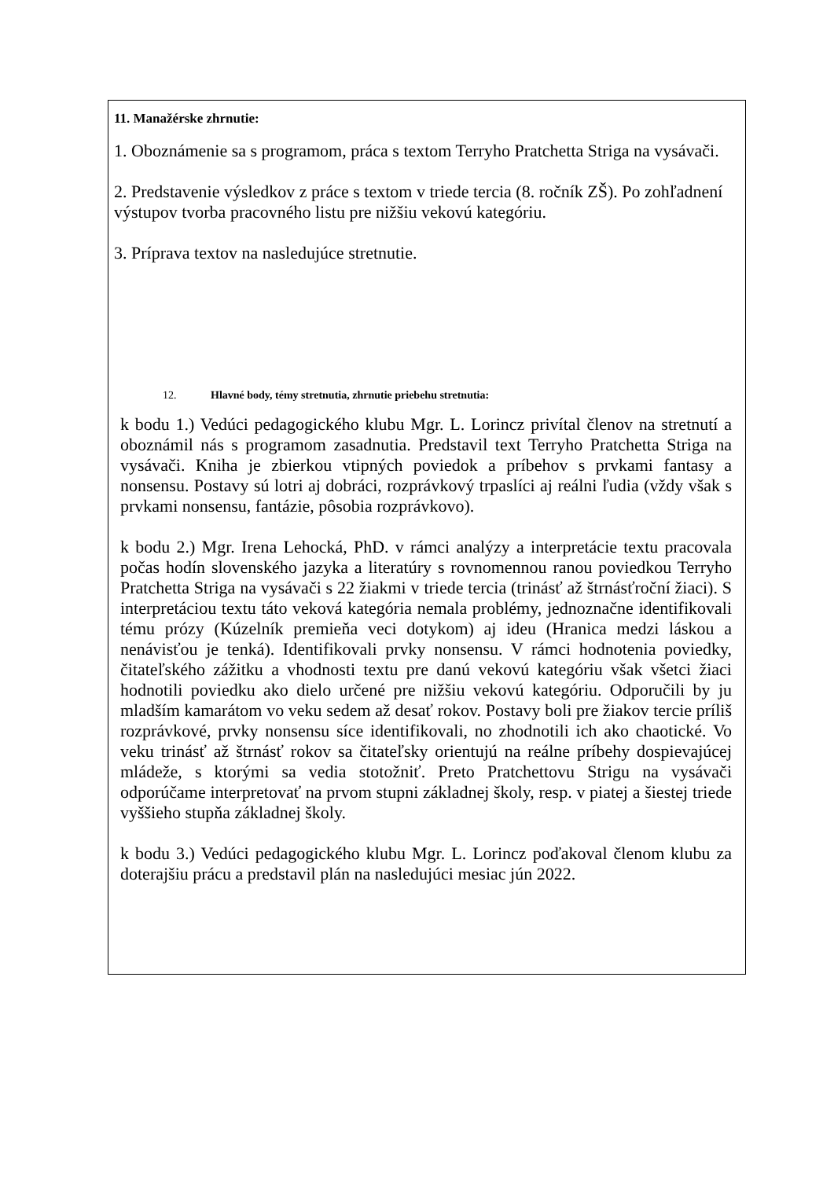11. Manažérske zhrnutie:
1. Oboznámenie sa s programom, práca s textom Terryho Pratchetta Striga na vysávači.
2. Predstavenie výsledkov z práce s textom v triede tercia (8. ročník ZŠ). Po zohľadnení výstupov tvorba pracovného listu pre nižšiu vekovú kategóriu.
3. Príprava textov na nasledujúce stretnutie.
12. Hlavné body, témy stretnutia, zhrnutie priebehu stretnutia:
k bodu 1.) Vedúci pedagogického klubu Mgr. L. Lorincz privítal členov na stretnutí a oboznámil nás s programom zasadnutia. Predstavil text Terryho Pratchetta Striga na vysávači. Kniha je zbierkou vtipných poviedok a príbehov s prvkami fantasy a nonsensu. Postavy sú lotri aj dobráci, rozprávkový trpaslíci aj reálni ľudia (vždy však s prvkami nonsensu, fantázie, pôsobia rozprávkovo).
k bodu 2.) Mgr. Irena Lehocká, PhD. v rámci analýzy a interpretácie textu pracovala počas hodín slovenského jazyka a literatúry s rovnomennou ranou poviedkou Terryho Pratchetta Striga na vysávači s 22 žiakmi v triede tercia (trinásť až štrnásťroční žiaci). S interpretáciou textu táto veková kategória nemala problémy, jednoznačne identifikovali tému prózy (Kúzelník premieňa veci dotykom) aj ideu (Hranica medzi láskou a nenávisťou je tenká). Identifikovali prvky nonsensu. V rámci hodnotenia poviedky, čitateľského zážitku a vhodnosti textu pre danú vekovú kategóriu však všetci žiaci hodnotili poviedku ako dielo určené pre nižšiu vekovú kategóriu. Odporučili by ju mladším kamarátom vo veku sedem až desať rokov. Postavy boli pre žiakov tercie príliš rozprávkové, prvky nonsensu síce identifikovali, no zhodnotili ich ako chaotické. Vo veku trinásť až štrnásť rokov sa čitateľsky orientujú na reálne príbehy dospievajúcej mládeže, s ktorými sa vedia stotožniť. Preto Pratchettovu Strigu na vysávači odporúčame interpretovať na prvom stupni základnej školy, resp. v piatej a šiestej triede vyššieho stupňa základnej školy.
k bodu 3.) Vedúci pedagogického klubu Mgr. L. Lorincz poďakoval členom klubu za doterajšiu prácu a predstavil plán na nasledujúci mesiac jún 2022.